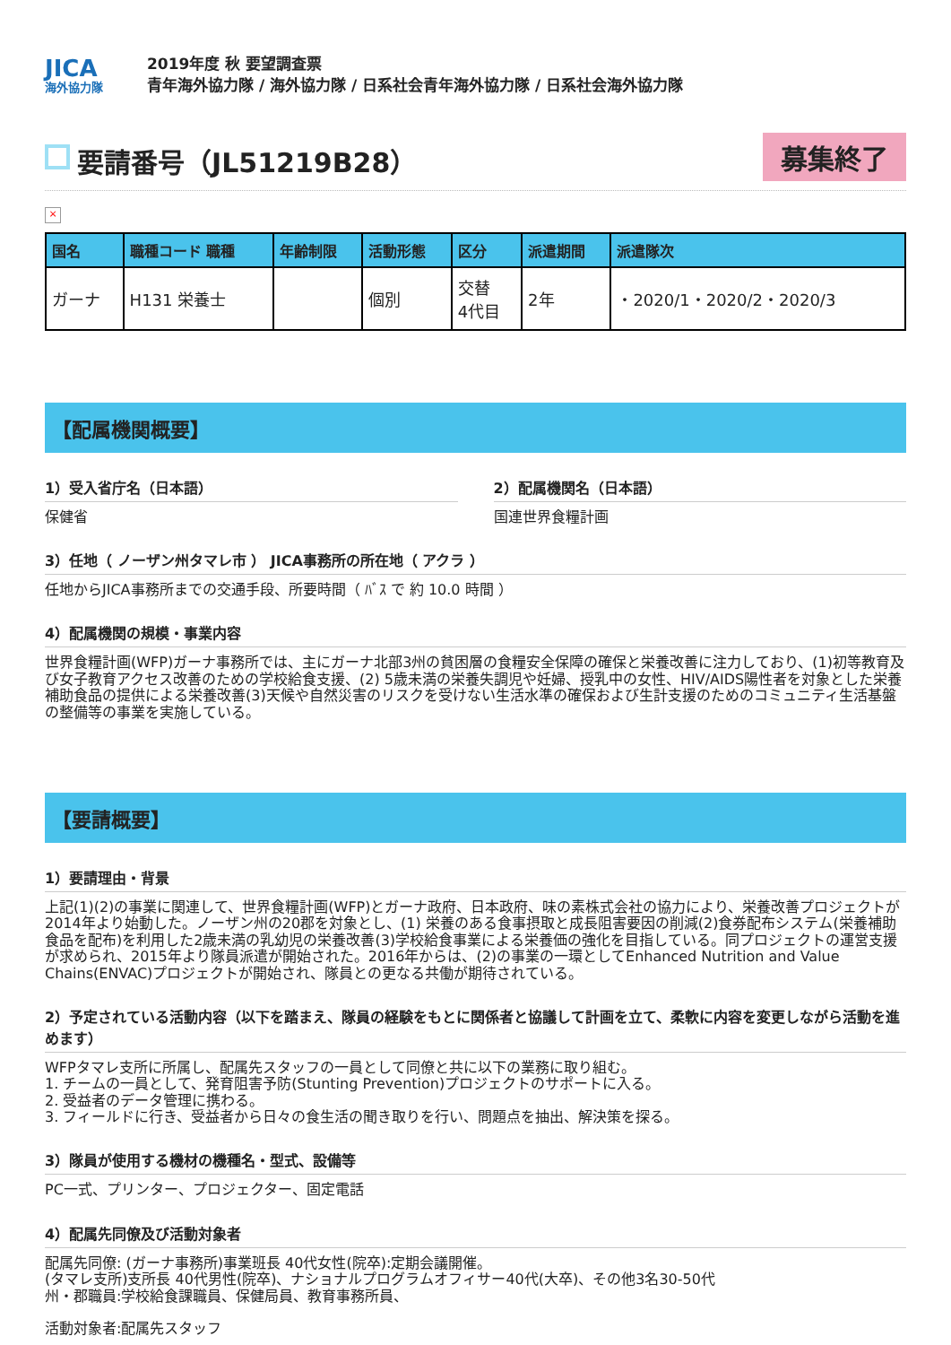JICA
海外協力隊
2019年度 秋 要望調査票
青年海外協力隊 / 海外協力隊 / 日系社会青年海外協力隊 / 日系社会海外協力隊
要請番号（JL51219B28）
募集終了
×
| 国名 | 職種コード 職種 | 年齢制限 | 活動形態 | 区分 | 派遣期間 | 派遣隊次 |
| --- | --- | --- | --- | --- | --- | --- |
| ガーナ | H131 栄養士 | | 個別 | 交替 4代目 | 2年 | ・2020/1・2020/2・2020/3 |
【配属機関概要】
1）受入省庁名（日本語）
保健省
2）配属機関名（日本語）
国連世界食糧計画
3）任地（ ノーザン州タマレ市 ） JICA事務所の所在地（ アクラ ）
任地からJICA事務所までの交通手段、所要時間（ ﾊﾞｽ で 約 10.0 時間 ）
4）配属機関の規模・事業内容
世界食糧計画(WFP)ガーナ事務所では、主にガーナ北部3州の貧困層の食糧安全保障の確保と栄養改善に注力しており、(1)初等教育及び女子教育アクセス改善のための学校給食支援、(2) 5歳未満の栄養失調児や妊婦、授乳中の女性、HIV/AIDS陽性者を対象とした栄養補助食品の提供による栄養改善(3)天候や自然災害のリスクを受けない生活水準の確保および生計支援のためのコミュニティ生活基盤の整備等の事業を実施している。
【要請概要】
1）要請理由・背景
上記(1)(2)の事業に関連して、世界食糧計画(WFP)とガーナ政府、日本政府、味の素株式会社の協力により、栄養改善プロジェクトが2014年より始動した。ノーザン州の20郡を対象とし、(1) 栄養のある食事摂取と成長阻害要因の削減(2)食券配布システム(栄養補助食品を配布)を利用した2歳未満の乳幼児の栄養改善(3)学校給食事業による栄養価の強化を目指している。同プロジェクトの運営支援が求められ、2015年より隊員派遣が開始された。2016年からは、(2)の事業の一環としてEnhanced Nutrition and Value Chains(ENVAC)プロジェクトが開始され、隊員との更なる共働が期待されている。
2）予定されている活動内容（以下を踏まえ、隊員の経験をもとに関係者と協議して計画を立て、柔軟に内容を変更しながら活動を進めます）
WFPタマレ支所に所属し、配属先スタッフの一員として同僚と共に以下の業務に取り組む。
1. チームの一員として、発育阻害予防(Stunting Prevention)プロジェクトのサポートに入る。
2. 受益者のデータ管理に携わる。
3. フィールドに行き、受益者から日々の食生活の聞き取りを行い、問題点を抽出、解決策を探る。
3）隊員が使用する機材の機種名・型式、設備等
PC一式、プリンター、プロジェクター、固定電話
4）配属先同僚及び活動対象者
配属先同僚: (ガーナ事務所)事業班長 40代女性(院卒):定期会議開催。
(タマレ支所)支所長 40代男性(院卒)、ナショナルプログラムオフィサー40代(大卒)、その他3名30-50代
州・郡職員:学校給食課職員、保健局員、教育事務所員、
活動対象者:配属先スタッフ